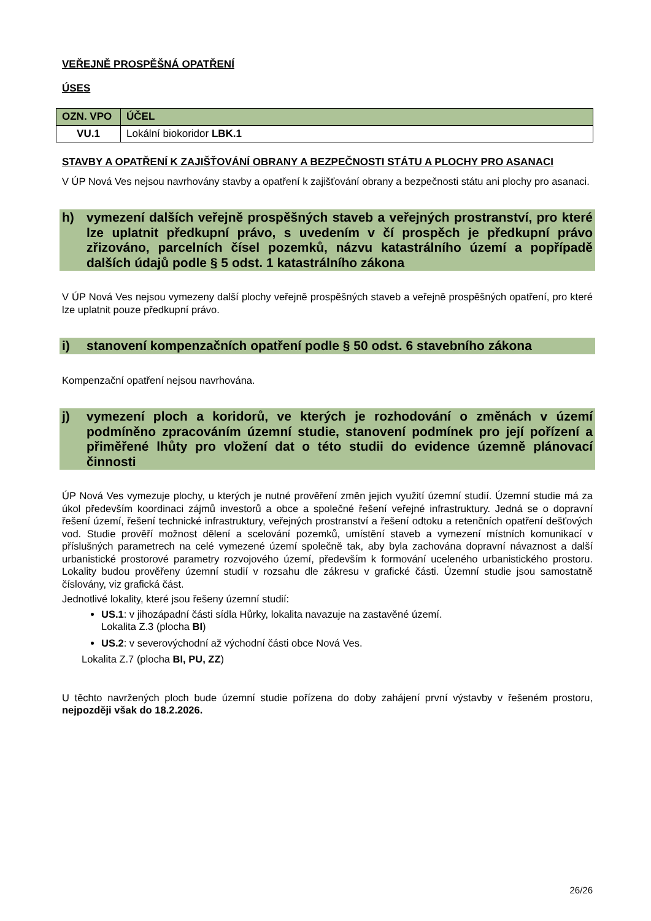VEŘEJNĚ PROSPĚŠNÁ OPATŘENÍ
ÚSES
| OZN. VPO | ÚČEL |
| --- | --- |
| VU.1 | Lokální biokoridor LBK.1 |
STAVBY A OPATŘENÍ K ZAJIŠŤOVÁNÍ OBRANY A BEZPEČNOSTI STÁTU A PLOCHY PRO ASANACI
V ÚP Nová Ves nejsou navrhovány stavby a opatření k zajišťování obrany a bezpečnosti státu ani plochy pro asanaci.
h) vymezení dalších veřejně prospěšných staveb a veřejných prostranství, pro které lze uplatnit předkupní právo, s uvedením v čí prospěch je předkupní právo zřizováno, parcelních čísel pozemků, názvu katastrálního území a popřípadě dalších údajů podle § 5 odst. 1 katastrálního zákona
V ÚP Nová Ves nejsou vymezeny další plochy veřejně prospěšných staveb a veřejně prospěšných opatření, pro které lze uplatnit pouze předkupní právo.
i) stanovení kompenzačních opatření podle § 50 odst. 6 stavebního zákona
Kompenzační opatření nejsou navrhována.
j) vymezení ploch a koridorů, ve kterých je rozhodování o změnách v území podmíněno zpracováním územní studie, stanovení podmínek pro její pořízení a přiměřené lhůty pro vložení dat o této studii do evidence územně plánovací činnosti
ÚP Nová Ves vymezuje plochy, u kterých je nutné prověření změn jejich využití územní studií. Územní studie má za úkol především koordinaci zájmů investorů a obce a společné řešení veřejné infrastruktury. Jedná se o dopravní řešení území, řešení technické infrastruktury, veřejných prostranství a řešení odtoku a retenčních opatření dešťových vod. Studie prověří možnost dělení a scelování pozemků, umístění staveb a vymezení místních komunikací v příslušných parametrech na celé vymezené území společně tak, aby byla zachována dopravní návaznost a další urbanistické prostorové parametry rozvojového území, především k formování uceleného urbanistického prostoru. Lokality budou prověřeny územní studií v rozsahu dle zákresu v grafické části. Územní studie jsou samostatně číslovány, viz grafická část.
Jednotlivé lokality, které jsou řešeny územní studií:
US.1: v jihozápadní části sídla Hůrky, lokalita navazuje na zastavěné území.
Lokalita Z.3 (plocha BI)
US.2: v severovýchodní až východní části obce Nová Ves.
Lokalita Z.7 (plocha BI, PU, ZZ)
U těchto navržených ploch bude územní studie pořízena do doby zahájení první výstavby v řešeném prostoru, nejpozději však do 18.2.2026.
26/26